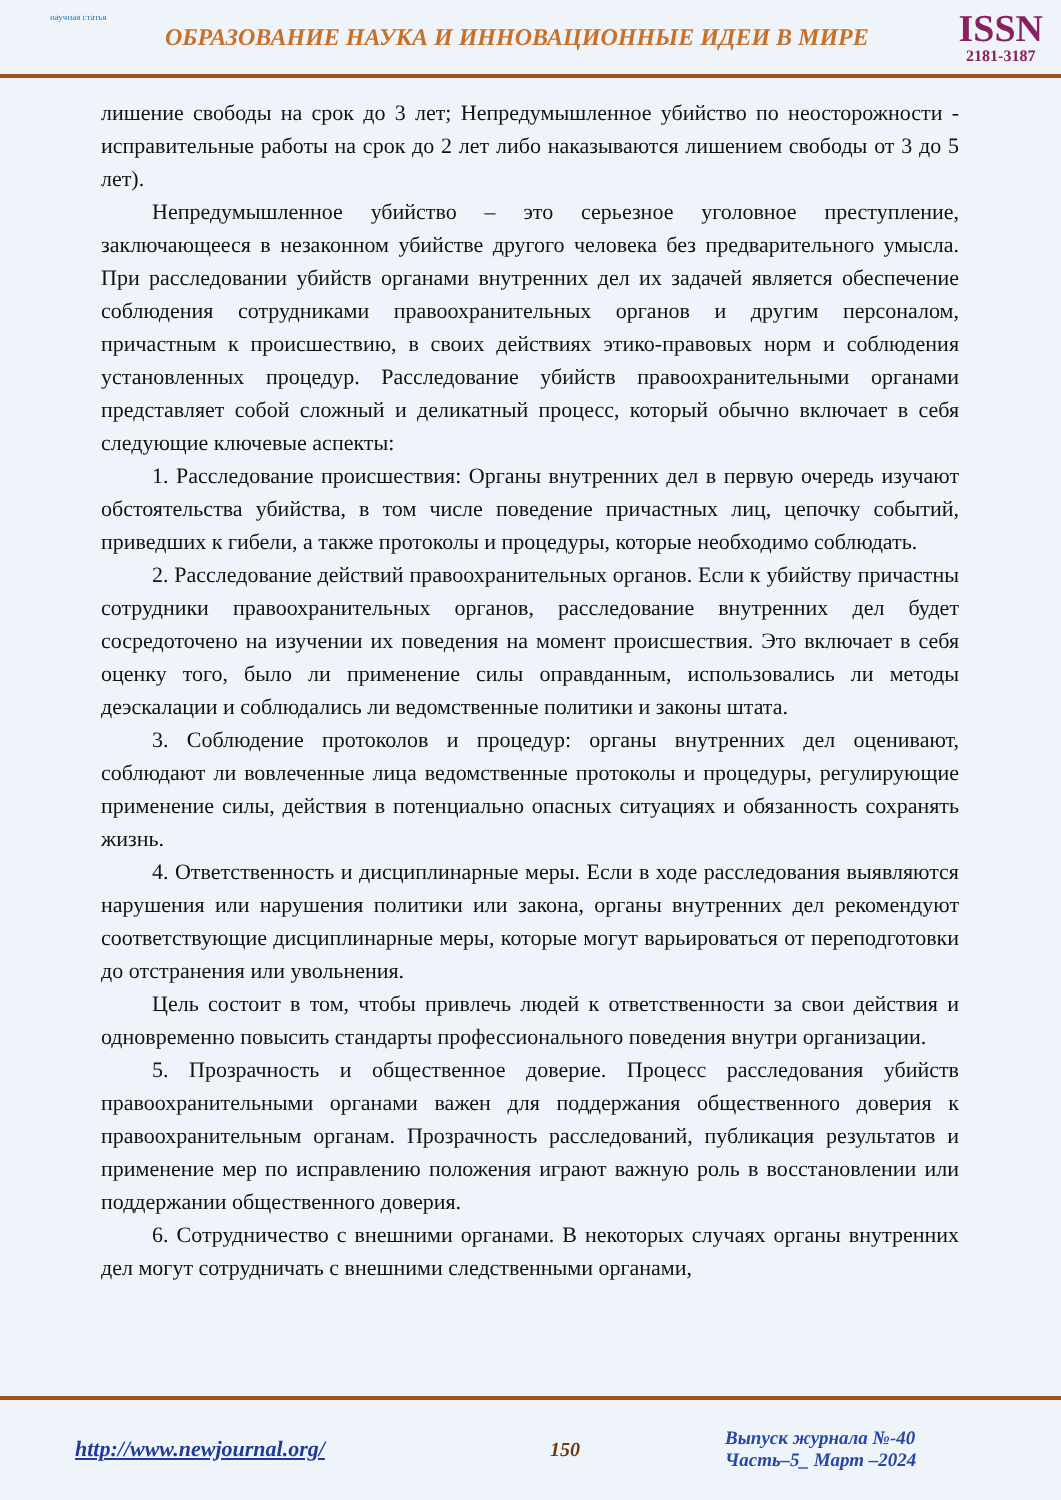научная статья
ОБРАЗОВАНИЕ НАУКА И ИННОВАЦИОННЫЕ ИДЕИ В МИРЕ
ISSN
2181-3187
лишение свободы на срок до 3 лет; Непредумышленное убийство по неосторожности - исправительные работы на срок до 2 лет либо наказываются лишением свободы от 3 до 5 лет).
Непредумышленное убийство – это серьезное уголовное преступление, заключающееся в незаконном убийстве другого человека без предварительного умысла. При расследовании убийств органами внутренних дел их задачей является обеспечение соблюдения сотрудниками правоохранительных органов и другим персоналом, причастным к происшествию, в своих действиях этико-правовых норм и соблюдения установленных процедур. Расследование убийств правоохранительными органами представляет собой сложный и деликатный процесс, который обычно включает в себя следующие ключевые аспекты:
1. Расследование происшествия: Органы внутренних дел в первую очередь изучают обстоятельства убийства, в том числе поведение причастных лиц, цепочку событий, приведших к гибели, а также протоколы и процедуры, которые необходимо соблюдать.
2. Расследование действий правоохранительных органов. Если к убийству причастны сотрудники правоохранительных органов, расследование внутренних дел будет сосредоточено на изучении их поведения на момент происшествия. Это включает в себя оценку того, было ли применение силы оправданным, использовались ли методы деэскалации и соблюдались ли ведомственные политики и законы штата.
3. Соблюдение протоколов и процедур: органы внутренних дел оценивают, соблюдают ли вовлеченные лица ведомственные протоколы и процедуры, регулирующие применение силы, действия в потенциально опасных ситуациях и обязанность сохранять жизнь.
4. Ответственность и дисциплинарные меры. Если в ходе расследования выявляются нарушения или нарушения политики или закона, органы внутренних дел рекомендуют соответствующие дисциплинарные меры, которые могут варьироваться от переподготовки до отстранения или увольнения.
Цель состоит в том, чтобы привлечь людей к ответственности за свои действия и одновременно повысить стандарты профессионального поведения внутри организации.
5. Прозрачность и общественное доверие. Процесс расследования убийств правоохранительными органами важен для поддержания общественного доверия к правоохранительным органам. Прозрачность расследований, публикация результатов и применение мер по исправлению положения играют важную роль в восстановлении или поддержании общественного доверия.
6. Сотрудничество с внешними органами. В некоторых случаях органы внутренних дел могут сотрудничать с внешними следственными органами,
http://www.newjournal.org/ 150
Выпуск журнала №-40
Часть–5_ Март –2024